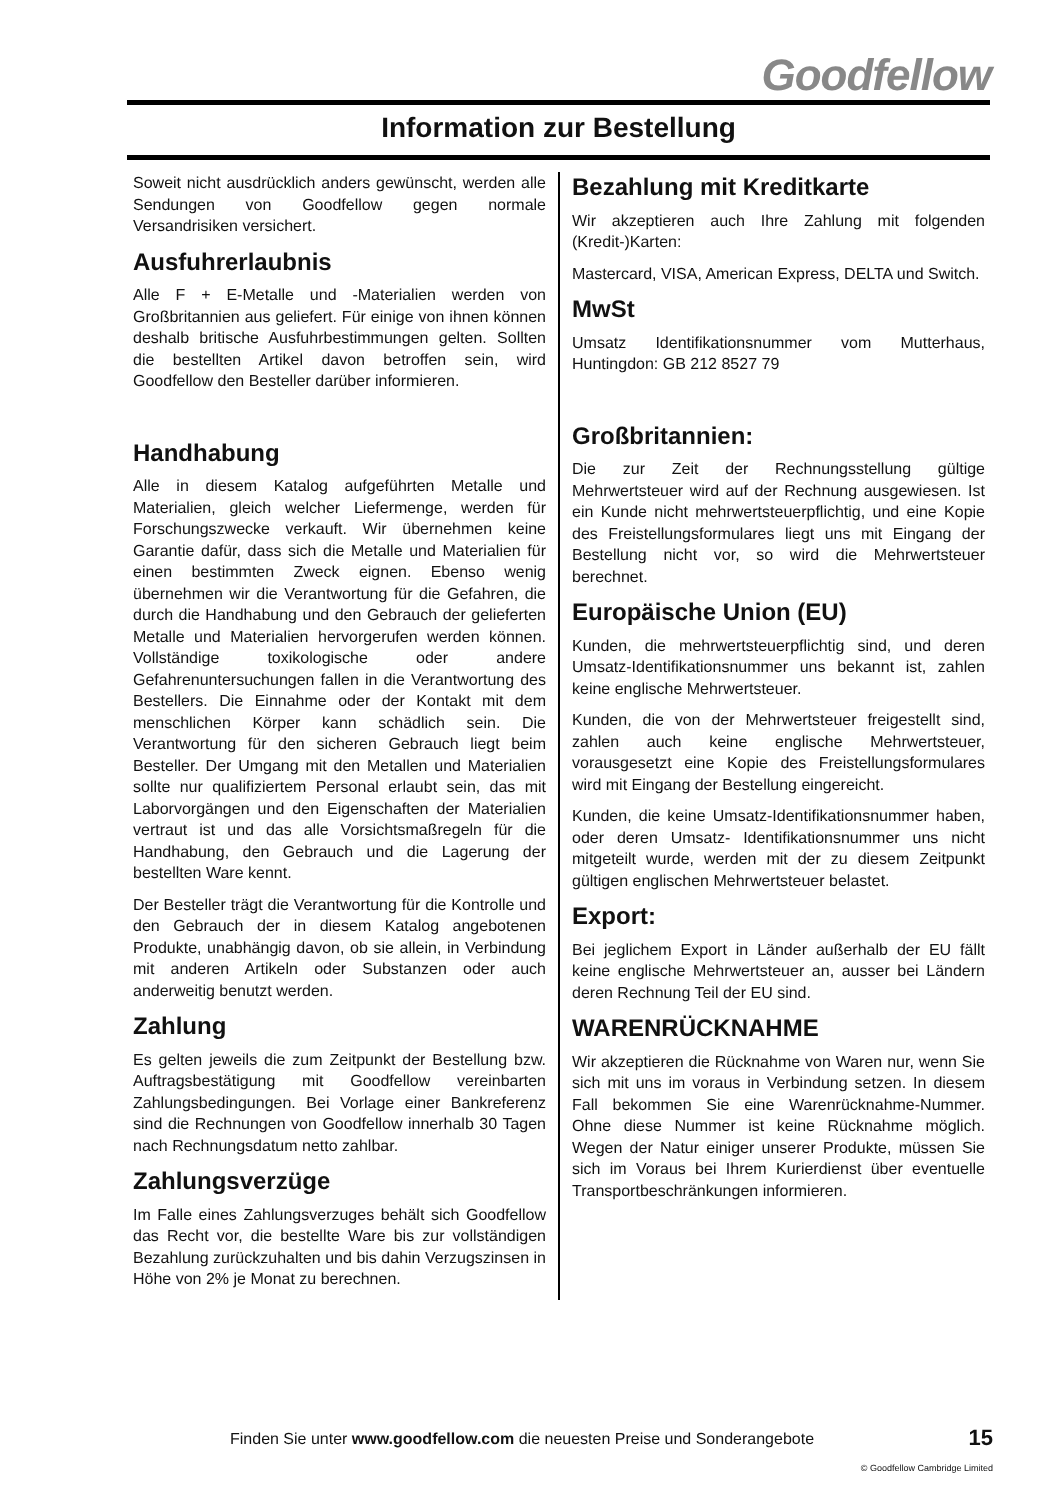Goodfellow
Information zur Bestellung
Soweit nicht ausdrücklich anders gewünscht, werden alle Sendungen von Goodfellow gegen normale Versandrisiken versichert.
Ausfuhrerlaubnis
Alle F + E-Metalle und -Materialien werden von Großbritannien aus geliefert. Für einige von ihnen können deshalb britische Ausfuhrbestimmungen gelten. Sollten die bestellten Artikel davon betroffen sein, wird Goodfellow den Besteller darüber informieren.
Handhabung
Alle in diesem Katalog aufgeführten Metalle und Materialien, gleich welcher Liefermenge, werden für Forschungszwecke verkauft. Wir übernehmen keine Garantie dafür, dass sich die Metalle und Materialien für einen bestimmten Zweck eignen. Ebenso wenig übernehmen wir die Verantwortung für die Gefahren, die durch die Handhabung und den Gebrauch der gelieferten Metalle und Materialien hervorgerufen werden können. Vollständige toxikologische oder andere Gefahrenuntersuchungen fallen in die Verantwortung des Bestellers. Die Einnahme oder der Kontakt mit dem menschlichen Körper kann schädlich sein. Die Verantwortung für den sicheren Gebrauch liegt beim Besteller. Der Umgang mit den Metallen und Materialien sollte nur qualifiziertem Personal erlaubt sein, das mit Laborvorgängen und den Eigenschaften der Materialien vertraut ist und das alle Vorsichtsmaßregeln für die Handhabung, den Gebrauch und die Lagerung der bestellten Ware kennt.
Der Besteller trägt die Verantwortung für die Kontrolle und den Gebrauch der in diesem Katalog angebotenen Produkte, unabhängig davon, ob sie allein, in Verbindung mit anderen Artikeln oder Substanzen oder auch anderweitig benutzt werden.
Zahlung
Es gelten jeweils die zum Zeitpunkt der Bestellung bzw. Auftragsbestätigung mit Goodfellow vereinbarten Zahlungsbedingungen. Bei Vorlage einer Bankreferenz sind die Rechnungen von Goodfellow innerhalb 30 Tagen nach Rechnungsdatum netto zahlbar.
Zahlungsverzüge
Im Falle eines Zahlungsverzuges behält sich Goodfellow das Recht vor, die bestellte Ware bis zur vollständigen Bezahlung zurückzuhalten und bis dahin Verzugszinsen in Höhe von 2% je Monat zu berechnen.
Bezahlung mit Kreditkarte
Wir akzeptieren auch Ihre Zahlung mit folgenden (Kredit-)Karten:
Mastercard, VISA, American Express, DELTA und Switch.
MwSt
Umsatz Identifikationsnummer vom Mutterhaus, Huntingdon: GB 212 8527 79
Großbritannien:
Die zur Zeit der Rechnungsstellung gültige Mehrwertsteuer wird auf der Rechnung ausgewiesen. Ist ein Kunde nicht mehrwertsteuerpflichtig, und eine Kopie des Freistellungsformulares liegt uns mit Eingang der Bestellung nicht vor, so wird die Mehrwertsteuer berechnet.
Europäische Union (EU)
Kunden, die mehrwertsteuerpflichtig sind, und deren Umsatz-Identifikationsnummer uns bekannt ist, zahlen keine englische Mehrwertsteuer.
Kunden, die von der Mehrwertsteuer freigestellt sind, zahlen auch keine englische Mehrwertsteuer, vorausgesetzt eine Kopie des Freistellungsformulares wird mit Eingang der Bestellung eingereicht.
Kunden, die keine Umsatz-Identifikationsnummer haben, oder deren Umsatz- Identifikationsnummer uns nicht mitgeteilt wurde, werden mit der zu diesem Zeitpunkt gültigen englischen Mehrwertsteuer belastet.
Export:
Bei jeglichem Export in Länder außerhalb der EU fällt keine englische Mehrwertsteuer an, ausser bei Ländern deren Rechnung Teil der EU sind.
WARENRÜCKNAHME
Wir akzeptieren die Rücknahme von Waren nur, wenn Sie sich mit uns im voraus in Verbindung setzen. In diesem Fall bekommen Sie eine Warenrücknahme-Nummer. Ohne diese Nummer ist keine Rücknahme möglich. Wegen der Natur einiger unserer Produkte, müssen Sie sich im Voraus bei Ihrem Kurierdienst über eventuelle Transportbeschränkungen informieren.
Finden Sie unter www.goodfellow.com die neuesten Preise und Sonderangebote
15
© Goodfellow Cambridge Limited